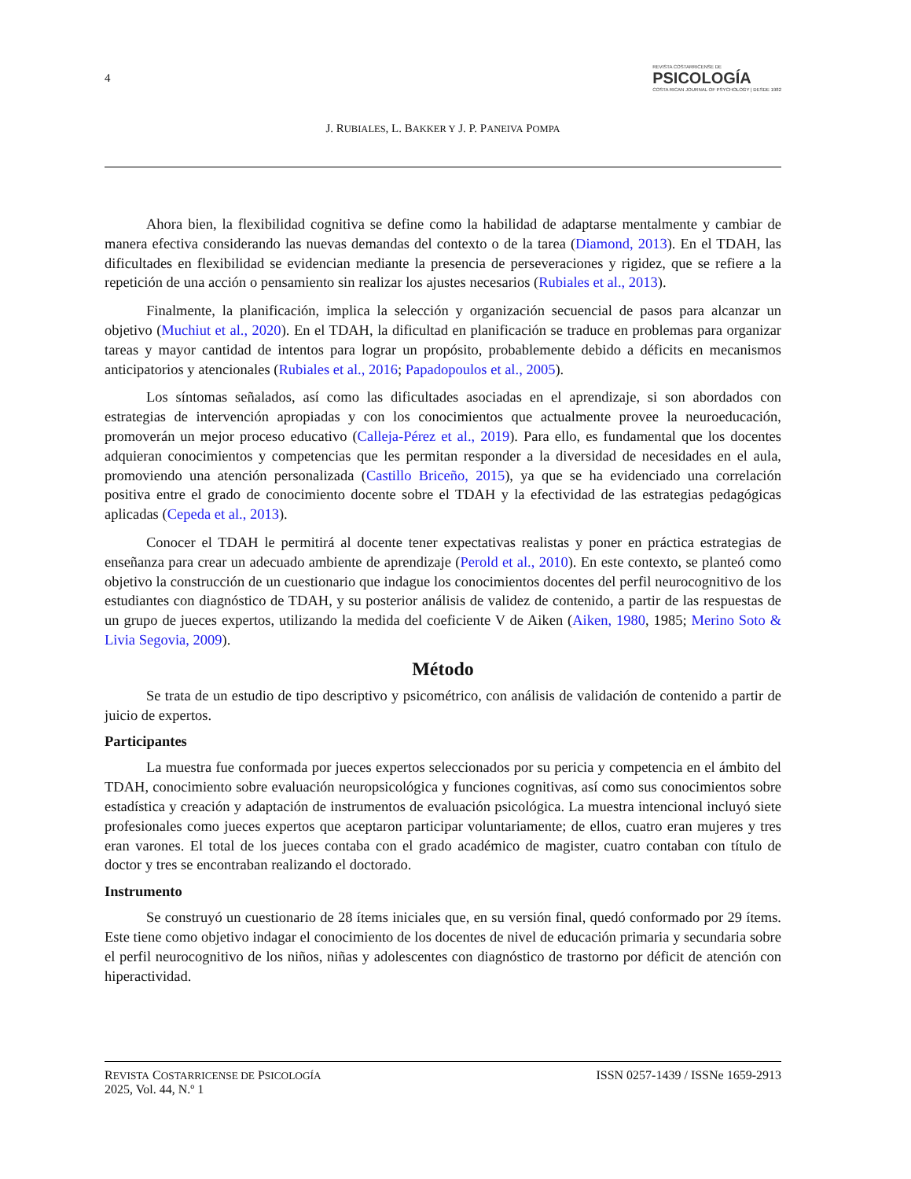4 REVISTA COSTARRICENSE DE
PSICOLOGÍA
COSTA RICAN JOURNAL OF PSYCHOLOGY | DESDE 1982
J. RUBIALES, L. BAKKER Y J. P. PANEIVA POMPA
Ahora bien, la flexibilidad cognitiva se define como la habilidad de adaptarse mentalmente y cambiar de manera efectiva considerando las nuevas demandas del contexto o de la tarea (Diamond, 2013). En el TDAH, las dificultades en flexibilidad se evidencian mediante la presencia de perseveraciones y rigidez, que se refiere a la repetición de una acción o pensamiento sin realizar los ajustes necesarios (Rubiales et al., 2013).
Finalmente, la planificación, implica la selección y organización secuencial de pasos para alcanzar un objetivo (Muchiut et al., 2020). En el TDAH, la dificultad en planificación se traduce en problemas para organizar tareas y mayor cantidad de intentos para lograr un propósito, probablemente debido a déficits en mecanismos anticipatorios y atencionales (Rubiales et al., 2016; Papadopoulos et al., 2005).
Los síntomas señalados, así como las dificultades asociadas en el aprendizaje, si son abordados con estrategias de intervención apropiadas y con los conocimientos que actualmente provee la neuroeducación, promoverán un mejor proceso educativo (Calleja-Pérez et al., 2019). Para ello, es fundamental que los docentes adquieran conocimientos y competencias que les permitan responder a la diversidad de necesidades en el aula, promoviendo una atención personalizada (Castillo Briceño, 2015), ya que se ha evidenciado una correlación positiva entre el grado de conocimiento docente sobre el TDAH y la efectividad de las estrategias pedagógicas aplicadas (Cepeda et al., 2013).
Conocer el TDAH le permitirá al docente tener expectativas realistas y poner en práctica estrategias de enseñanza para crear un adecuado ambiente de aprendizaje (Perold et al., 2010). En este contexto, se planteó como objetivo la construcción de un cuestionario que indague los conocimientos docentes del perfil neurocognitivo de los estudiantes con diagnóstico de TDAH, y su posterior análisis de validez de contenido, a partir de las respuestas de un grupo de jueces expertos, utilizando la medida del coeficiente V de Aiken (Aiken, 1980, 1985; Merino Soto & Livia Segovia, 2009).
Método
Se trata de un estudio de tipo descriptivo y psicométrico, con análisis de validación de contenido a partir de juicio de expertos.
Participantes
La muestra fue conformada por jueces expertos seleccionados por su pericia y competencia en el ámbito del TDAH, conocimiento sobre evaluación neuropsicológica y funciones cognitivas, así como sus conocimientos sobre estadística y creación y adaptación de instrumentos de evaluación psicológica. La muestra intencional incluyó siete profesionales como jueces expertos que aceptaron participar voluntariamente; de ellos, cuatro eran mujeres y tres eran varones. El total de los jueces contaba con el grado académico de magister, cuatro contaban con título de doctor y tres se encontraban realizando el doctorado.
Instrumento
Se construyó un cuestionario de 28 ítems iniciales que, en su versión final, quedó conformado por 29 ítems. Este tiene como objetivo indagar el conocimiento de los docentes de nivel de educación primaria y secundaria sobre el perfil neurocognitivo de los niños, niñas y adolescentes con diagnóstico de trastorno por déficit de atención con hiperactividad.
REVISTA COSTARRICENSE DE PSICOLOGÍA
2025, Vol. 44, N.º 1 ISSN 0257-1439 / ISSNe 1659-2913